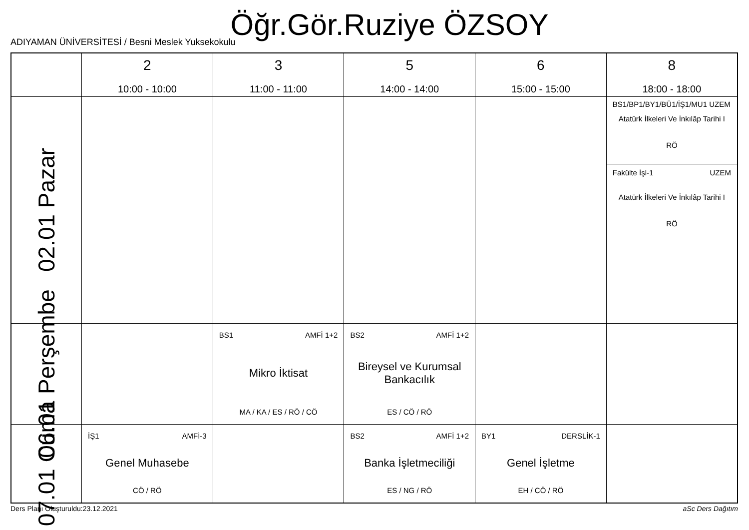Öğr.Gör.Ruziye ÖZSOY
ADIYAMAN ÜNİVERSİTESİ / Besni Meslek Yuksekokulu
| | 2 10:00 - 10:00 | 3 11:00 - 11:00 | 5 14:00 - 14:00 | 6 15:00 - 15:00 | 8 18:00 - 18:00 |
| --- | --- | --- | --- | --- | --- |
| 02.01 Pazar | | | | | BS1/BP1/BY1/BÜ1/İŞ1/MU1 UZEM Atatürk İlkeleri Ve İnkılâp Tarihi I RÖ Fakülte İşl-1 UZEM Atatürk İlkeleri Ve İnkılâp Tarihi I RÖ |
| 06.01 Perşembe | | BS1 AMFİ 1+2 Mikro İktisat MA / KA / ES / RÖ / CÖ | BS2 AMFİ 1+2 Bireysel ve Kurumsal Bankacılık ES / CÖ / RÖ | | |
| 07.01 Cuma | İŞ1 AMFİ-3 Genel Muhasebe CÖ / RÖ | | BS2 AMFİ 1+2 Banka İşletmeciliği ES / NG / RÖ | BY1 DERSLİK-1 Genel İşletme EH / CÖ / RÖ | |
Ders Planı Oluşturuldu:23.12.2021 aSc Ders Dağıtım